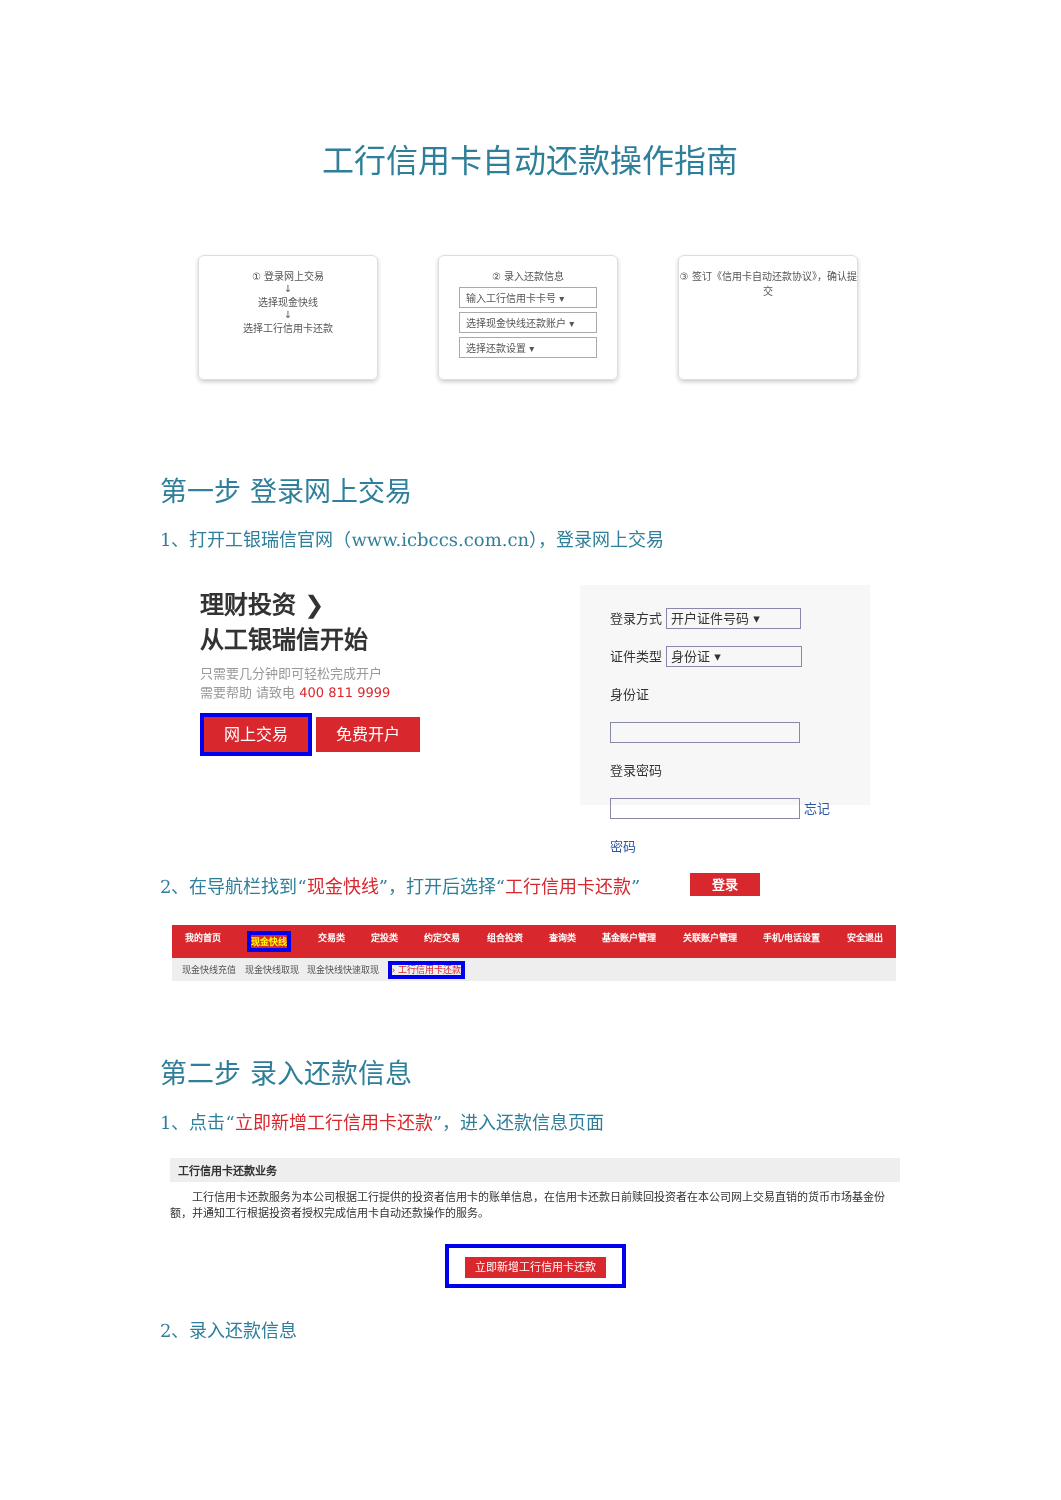工行信用卡自动还款操作指南
① 登录网上交易
↓
选择现金快线
↓
选择工行信用卡还款
② 录入还款信息
输入工行信用卡卡号 ▾
选择现金快线还款账户 ▾
选择还款设置 ▾
③ 签订《信用卡自动还款协议》，确认提交
第一步 登录网上交易
1、打开工银瑞信官网（www.icbccs.com.cn），登录网上交易
理财投资 ❯
从工银瑞信开始
只需要几分钟即可轻松完成开户
需要帮助 请致电 400 811 9999
网上交易 免费开户
登录方式 开户证件号码 ▾
证件类型 身份证 ▾
身份证
登录密码 忘记密码
登录
2、在导航栏找到“现金快线”，打开后选择“工行信用卡还款”
我的首页 现金快线 交易类 定投类 约定交易 组合投资 查询类 基金账户管理 关联账户管理 手机/电话设置 安全退出
现金快线充值 现金快线取现 现金快线快速取现 › 工行信用卡还款
第二步 录入还款信息
1、点击“立即新增工行信用卡还款”，进入还款信息页面
工行信用卡还款业务
　　工行信用卡还款服务为本公司根据工行提供的投资者信用卡的账单信息，在信用卡还款日前赎回投资者在本公司网上交易直销的货币市场基金份额，并通知工行根据投资者授权完成信用卡自动还款操作的服务。
立即新增工行信用卡还款
2、录入还款信息